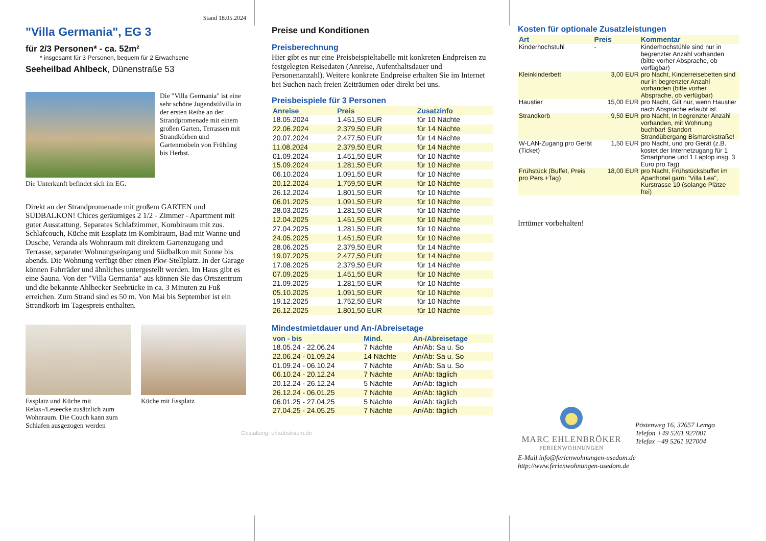Stand 18.05.2024
"Villa Germania", EG 3
für 2/3 Personen* - ca. 52m²
* insgesamt für 3 Personen, bequem für 2 Erwachsene
Seeheilbad Ahlbeck, Dünenstraße 53
Die "Villa Germania" ist eine sehr schöne Jugendstilvilla in der ersten Reihe an der Strandpromenade mit einem großen Garten, Terrassen mit Strandkörben und Gartenmöbeln von Frühling bis Herbst.
Die Unterkunft befindet sich im EG.
Direkt an der Strandpromenade mit großem GARTEN und SÜDBALKON! Chices geräumiges 2 1/2 - Zimmer - Apartment mit guter Ausstattung. Separates Schlafzimmer, Kombiraum mit zus. Schlafcouch, Küche mit Essplatz im Kombiraum, Bad mit Wanne und Dusche, Veranda als Wohnraum mit direktem Gartenzugang und Terrasse, separater Wohnungseingang und Südbalkon mit Sonne bis abends. Die Wohnung verfügt über einen Pkw-Stellplatz. In der Garage können Fahrräder und ähnliches untergestellt werden. Im Haus gibt es eine Sauna. Von der "Villa Germania" aus können Sie das Ortszentrum und die bekannte Ahlbecker Seebrücke in ca. 3 Minuten zu Fuß erreichen. Zum Strand sind es 50 m. Von Mai bis September ist ein Strandkorb im Tagespreis enthalten.
Essplatz und Küche mit Relax-/Leseecke zusätzlich zum Wohnraum. Die Couch kann zum Schlafen ausgezogen werden
Küche mit Essplatz
Preise und Konditionen
Preisberechnung
Hier gibt es nur eine Preisbeispieltabelle mit konkreten Endpreisen zu festgelegten Reisedaten (Anreise, Aufenthaltsdauer und Personenanzahl). Weitere konkrete Endpreise erhalten Sie im Internet bei Suchen nach freien Zeiträumen oder direkt bei uns.
Preisbeispiele für 3 Personen
| Anreise | Preis | Zusatzinfo |
| --- | --- | --- |
| 18.05.2024 | 1.451,50 EUR | für 10 Nächte |
| 22.06.2024 | 2.379,50 EUR | für 14 Nächte |
| 20.07.2024 | 2.477,50 EUR | für 14 Nächte |
| 11.08.2024 | 2.379,50 EUR | für 14 Nächte |
| 01.09.2024 | 1.451,50 EUR | für 10 Nächte |
| 15.09.2024 | 1.281,50 EUR | für 10 Nächte |
| 06.10.2024 | 1.091,50 EUR | für 10 Nächte |
| 20.12.2024 | 1.759,50 EUR | für 10 Nächte |
| 26.12.2024 | 1.801,50 EUR | für 10 Nächte |
| 06.01.2025 | 1.091,50 EUR | für 10 Nächte |
| 28.03.2025 | 1.281,50 EUR | für 10 Nächte |
| 12.04.2025 | 1.451,50 EUR | für 10 Nächte |
| 27.04.2025 | 1.281,50 EUR | für 10 Nächte |
| 24.05.2025 | 1.451,50 EUR | für 10 Nächte |
| 28.06.2025 | 2.379,50 EUR | für 14 Nächte |
| 19.07.2025 | 2.477,50 EUR | für 14 Nächte |
| 17.08.2025 | 2.379,50 EUR | für 14 Nächte |
| 07.09.2025 | 1.451,50 EUR | für 10 Nächte |
| 21.09.2025 | 1.281,50 EUR | für 10 Nächte |
| 05.10.2025 | 1.091,50 EUR | für 10 Nächte |
| 19.12.2025 | 1.752,50 EUR | für 10 Nächte |
| 26.12.2025 | 1.801,50 EUR | für 10 Nächte |
Mindestmietdauer und An-/Abreisetage
| von - bis | Mind. | An-/Abreisetage |
| --- | --- | --- |
| 18.05.24 - 22.06.24 | 7 Nächte | An/Ab: Sa u. So |
| 22.06.24 - 01.09.24 | 14 Nächte | An/Ab: Sa u. So |
| 01.09.24 - 06.10.24 | 7 Nächte | An/Ab: Sa u. So |
| 06.10.24 - 20.12.24 | 7 Nächte | An/Ab: täglich |
| 20.12.24 - 26.12.24 | 5 Nächte | An/Ab: täglich |
| 26.12.24 - 06.01.25 | 7 Nächte | An/Ab: täglich |
| 06.01.25 - 27.04.25 | 5 Nächte | An/Ab: täglich |
| 27.04.25 - 24.05.25 | 7 Nächte | An/Ab: täglich |
Gestaltung: urlaubstraum.de
Kosten für optionale Zusatzleistungen
| Art | Preis | Kommentar |
| --- | --- | --- |
| Kinderhochstuhl | - | Kinderhochstühle sind nur in begrenzter Anzahl vorhanden (bitte vorher Absprache, ob verfügbar) |
| Kleinkinderbett | 3,00 EUR | pro Nacht, Kinderreisebetten sind nur in begrenzter Anzahl vorhanden (bitte vorher Absprache, ob verfügbar) |
| Haustier | 15,00 EUR | pro Nacht, Gilt nur, wenn Haustier nach Absprache erlaubt ist. |
| Strandkorb | 9,50 EUR | pro Nacht, In begrenzter Anzahl vorhanden, mit Wohnung buchbar! Standort Strandübergang Bismarckstraße! |
| W-LAN-Zugang pro Gerät (Ticket) | 1,50 EUR | pro Nacht, und pro Gerät (z.B. kostet der Internetzugang für 1 Smartphone und 1 Laptop insg. 3 Euro pro Tag) |
| Frühstück (Buffet, Preis pro Pers.+Tag) | 18,00 EUR | pro Nacht, Frühstücksbuffet im Aparthotel garni "Villa Lea", Kurstrasse 10 (solange Plätze frei) |
Irrtümer vorbehalten!
MARC EHLENBRÖKER
FERIENWOHNUNGEN
Pöstenweg 16, 32657 Lemgo
Telefon +49 5261 927001
Telefax +49 5261 927004
E-Mail info@ferienwohnungen-usedom.de
http://www.ferienwohnungen-usedom.de